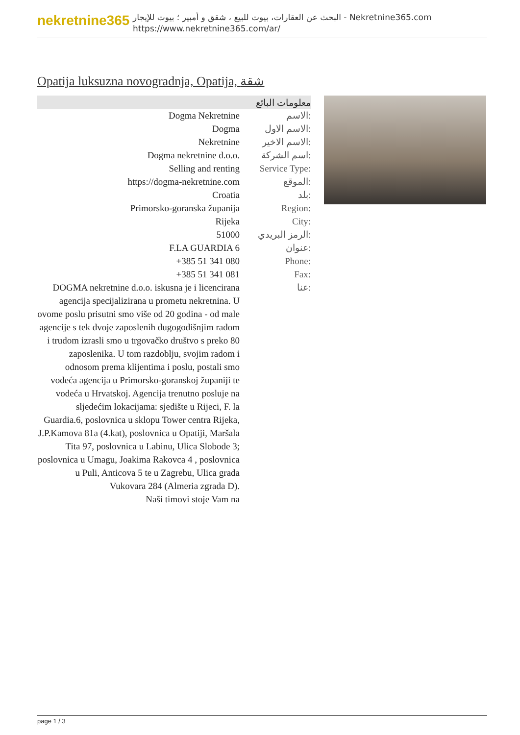nekretnine365
البحث عن العقارات، بيوت للبيع ، شقق و أمبير ؛ بيوت للإيجار - Nekretnine365.com
https://www.nekretnine365.com/ar/
Opatija luksuzna novogradnja, Opatija, شقة
معلومات البائع
| Dogma Nekretnine | الاسم: |
| Dogma | الاسم الاول: |
| Nekretnine | الاسم الاخير: |
| Dogma nekretnine d.o.o. | اسم الشركة: |
| Selling and renting | Service Type: |
| https://dogma-nekretnine.com | الموقع: |
| Croatia | بلد: |
| Primorsko-goranska županija | Region: |
| Rijeka | City: |
| 51000 | الرمز البريدي: |
| F.LA GUARDIA 6 | عنوان: |
| +385 51 341 080 | Phone: |
| +385 51 341 081 | Fax: |
| DOGMA nekretnine d.o.o. iskusna je i licencirana agencija specijalizirana u prometu nekretnina. U ovome poslu prisutni smo više od 20 godina - od male agencije s tek dvoje zaposlenih dugogodišnjim radom i trudom izrasli smo u trgovačko društvo s preko 80 zaposlenika. U tom razdoblju, svojim radom i odnosom prema klijentima i poslu, postali smo vodeća agencija u Primorsko-goranskoj županiji te vodeća u Hrvatskoj. Agencija trenutno posluje na sljedećim lokacijama: sjedište u Rijeci, F. la Guardia.6, poslovnica u sklopu Tower centra Rijeka, J.P.Kamova 81a (4.kat), poslovnica u Opatiji, Maršala Tita 97, poslovnica u Labinu, Ulica Slobode 3; poslovnica u Umagu, Joakima Rakovca 4 , poslovnica u Puli, Anticova 5 te u Zagrebu, Ulica grada Vukovara 284 (Almeria zgrada D). Naši timovi stoje Vam na | عنا: |
page 1 / 3